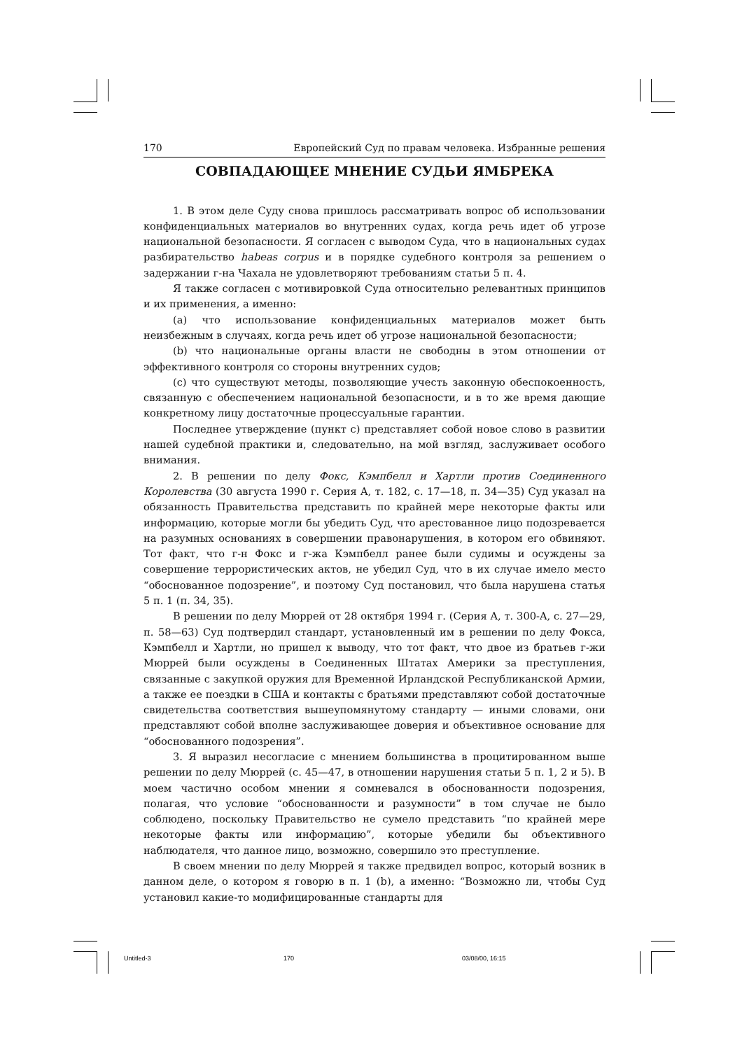170 Европейский Суд по правам человека. Избранные решения
СОВПАДАЮЩЕЕ МНЕНИЕ СУДЬИ ЯМБРЕКА
1. В этом деле Суду снова пришлось рассматривать вопрос об использовании конфиденциальных материалов во внутренних судах, когда речь идет об угрозе национальной безопасности. Я согласен с выводом Суда, что в национальных судах разбирательство habeas corpus и в порядке судебного контроля за решением о задержании г-на Чахала не удовлетворяют требованиям статьи 5 п. 4.
Я также согласен с мотивировкой Суда относительно релевантных принципов и их применения, а именно:
(a) что использование конфиденциальных материалов может быть неизбежным в случаях, когда речь идет об угрозе национальной безопасности;
(b) что национальные органы власти не свободны в этом отношении от эффективного контроля со стороны внутренних судов;
(c) что существуют методы, позволяющие учесть законную обеспокоенность, связанную с обеспечением национальной безопасности, и в то же время дающие конкретному лицу достаточные процессуальные гарантии.
Последнее утверждение (пункт с) представляет собой новое слово в развитии нашей судебной практики и, следовательно, на мой взгляд, заслуживает особого внимания.
2. В решении по делу Фокс, Кэмпбелл и Хартли против Соединенного Королевства (30 августа 1990 г. Серия A, т. 182, с. 17—18, п. 34—35) Суд указал на обязанность Правительства представить по крайней мере некоторые факты или информацию, которые могли бы убедить Суд, что арестованное лицо подозревается на разумных основаниях в совершении правонарушения, в котором его обвиняют. Тот факт, что г-н Фокс и г-жа Кэмпбелл ранее были судимы и осуждены за совершение террористических актов, не убедил Суд, что в их случае имело место “обоснованное подозрение”, и поэтому Суд постановил, что была нарушена статья 5 п. 1 (п. 34, 35).
В решении по делу Мюррей от 28 октября 1994 г. (Серия A, т. 300-A, с. 27—29, п. 58—63) Суд подтвердил стандарт, установленный им в решении по делу Фокса, Кэмпбелл и Хартли, но пришел к выводу, что тот факт, что двое из братьев г-жи Мюррей были осуждены в Соединенных Штатах Америки за преступления, связанные с закупкой оружия для Временной Ирландской Республиканской Армии, а также ее поездки в США и контакты с братьями представляют собой достаточные свидетельства соответствия вышеупомянутому стандарту — иными словами, они представляют собой вполне заслуживающее доверия и объективное основание для “обоснованного подозрения”.
3. Я выразил несогласие с мнением большинства в процитированном выше решении по делу Мюррей (с. 45—47, в отношении нарушения статьи 5 п. 1, 2 и 5). В моем частично особом мнении я сомневался в обоснованности подозрения, полагая, что условие “обоснованности и разумности” в том случае не было соблюдено, поскольку Правительство не сумело представить “по крайней мере некоторые факты или информацию”, которые убедили бы объективного наблюдателя, что данное лицо, возможно, совершило это преступление.
В своем мнении по делу Мюррей я также предвидел вопрос, который возник в данном деле, о котором я говорю в п. 1 (b), а именно: “Возможно ли, чтобы Суд установил какие-то модифицированные стандарты для
Untitled-3 170 03/08/00, 16:15